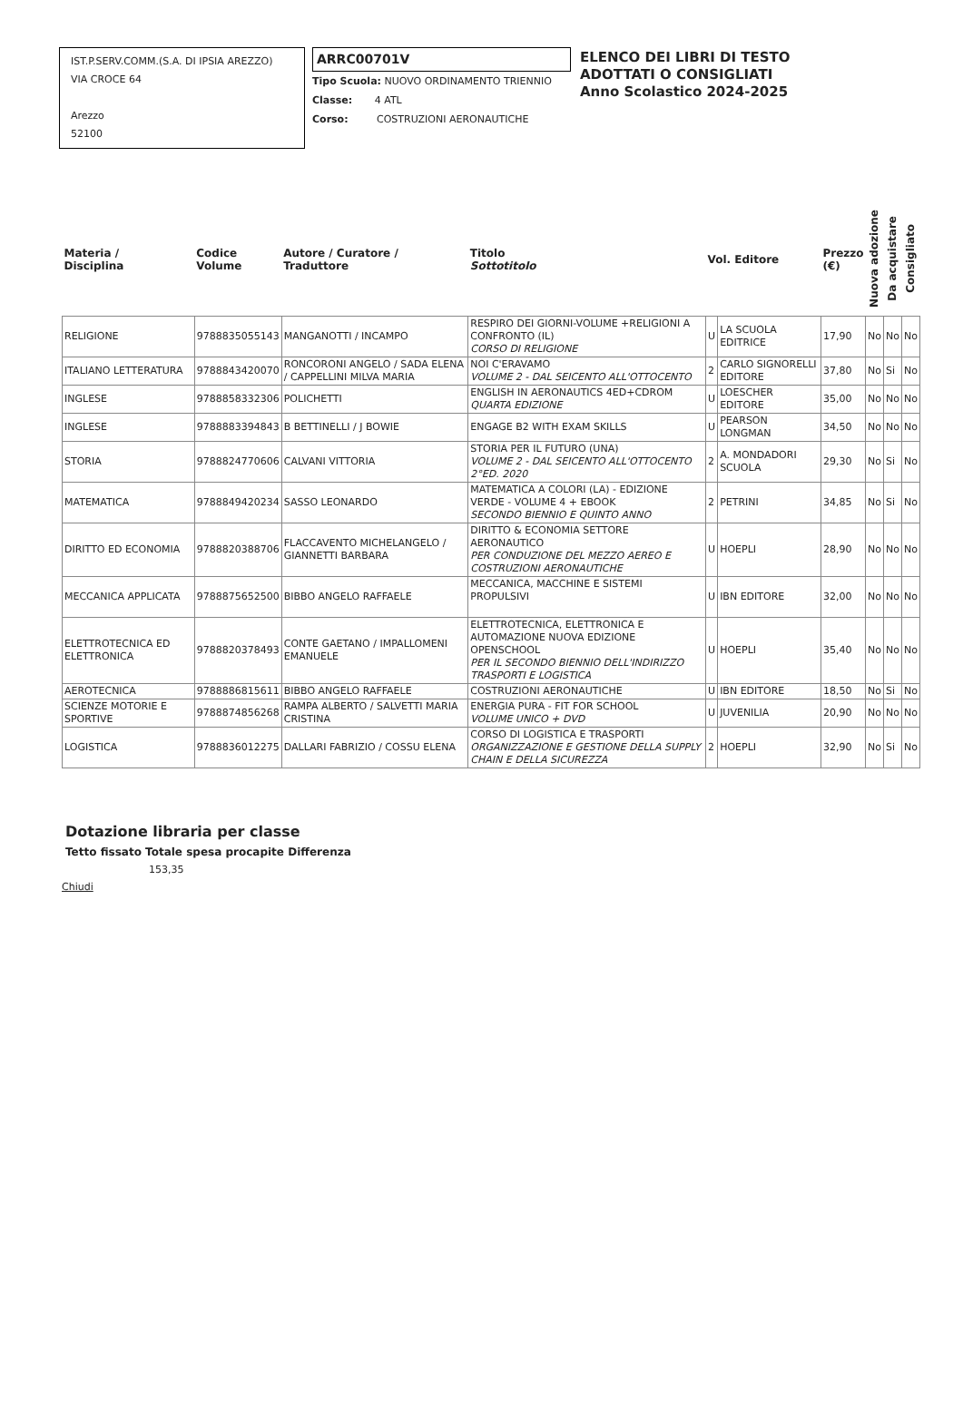IST.P.SERV.COMM.(S.A. DI IPSIA AREZZO)
VIA CROCE 64
Arezzo
52100
ARRC00701V
Tipo Scuola: NUOVO ORDINAMENTO TRIENNIO
Classe: 4 ATL
Corso: COSTRUZIONI AERONAUTICHE
ELENCO DEI LIBRI DI TESTO
ADOTTATI O CONSIGLIATI
Anno Scolastico 2024-2025
| Materia / Disciplina | Codice Volume | Autore / Curatore / Traduttore | Titolo Sottotitolo | Vol. Editore | | Prezzo (€) | Nuova adozione | Da acquistare | Consigliato |
| --- | --- | --- | --- | --- | --- | --- | --- | --- | --- |
| RELIGIONE | 9788835055143 | MANGANOTTI / INCAMPO | RESPIRO DEI GIORNI-VOLUME +RELIGIONI A CONFRONTO (IL) CORSO DI RELIGIONE | U | LA SCUOLA EDITRICE | 17,90 | No | No | No |
| ITALIANO LETTERATURA | 9788843420070 | RONCORONI ANGELO / SADA ELENA / CAPPELLINI MILVA MARIA | NOI C'ERAVAMO VOLUME 2 - DAL SEICENTO ALL'OTTOCENTO | 2 | CARLO SIGNORELLI EDITORE | 37,80 | No | Si | No |
| INGLESE | 9788858332306 | POLICHETTI | ENGLISH IN AERONAUTICS 4ED+CDROM QUARTA EDIZIONE | U | LOESCHER EDITORE | 35,00 | No | No | No |
| INGLESE | 9788883394843 | B BETTINELLI / J BOWIE | ENGAGE B2 WITH EXAM SKILLS | U | PEARSON LONGMAN | 34,50 | No | No | No |
| STORIA | 9788824770606 | CALVANI VITTORIA | STORIA PER IL FUTURO (UNA) VOLUME 2 - DAL SEICENTO ALL'OTTOCENTO 2°ED. 2020 | 2 | A. MONDADORI SCUOLA | 29,30 | No | Si | No |
| MATEMATICA | 9788849420234 | SASSO LEONARDO | MATEMATICA A COLORI (LA) - EDIZIONE VERDE - VOLUME 4 + EBOOK SECONDO BIENNIO E QUINTO ANNO | 2 | PETRINI | 34,85 | No | Si | No |
| DIRITTO ED ECONOMIA | 9788820388706 | FLACCAVENTO MICHELANGELO / GIANNETTI BARBARA | DIRITTO & ECONOMIA SETTORE AERONAUTICO PER CONDUZIONE DEL MEZZO AEREO E COSTRUZIONI AERONAUTICHE | U | HOEPLI | 28,90 | No | No | No |
| MECCANICA APPLICATA | 9788875652500 | BIBBO ANGELO RAFFAELE | MECCANICA, MACCHINE E SISTEMI PROPULSIVI | U | IBN EDITORE | 32,00 | No | No | No |
| ELETTROTECNICA ED ELETTRONICA | 9788820378493 | CONTE GAETANO / IMPALLOMENI EMANUELE | ELETTROTECNICA, ELETTRONICA E AUTOMAZIONE NUOVA EDIZIONE OPENSCHOOL PER IL SECONDO BIENNIO DELL'INDIRIZZO TRASPORTI E LOGISTICA | U | HOEPLI | 35,40 | No | No | No |
| AEROTECNICA | 9788886815611 | BIBBO ANGELO RAFFAELE | COSTRUZIONI AERONAUTICHE | U | IBN EDITORE | 18,50 | No | Si | No |
| SCIENZE MOTORIE E SPORTIVE | 9788874856268 | RAMPA ALBERTO / SALVETTI MARIA CRISTINA | ENERGIA PURA - FIT FOR SCHOOL VOLUME UNICO + DVD | U | JUVENILIA | 20,90 | No | No | No |
| LOGISTICA | 9788836012275 | DALLARI FABRIZIO / COSSU ELENA | CORSO DI LOGISTICA E TRASPORTI ORGANIZZAZIONE E GESTIONE DELLA SUPPLY CHAIN E DELLA SICUREZZA | 2 | HOEPLI | 32,90 | No | Si | No |
Dotazione libraria per classe
Tetto fissato Totale spesa procapite Differenza
153,35
Chiudi